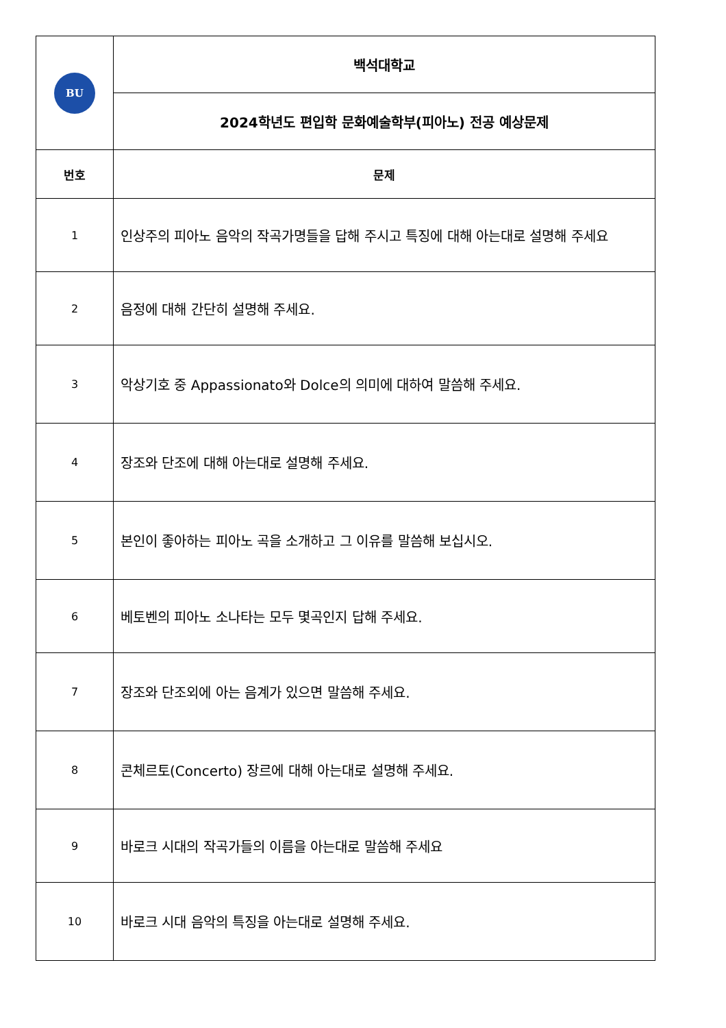| BU | 백석대학교 |
| | 2024학년도 편입학 문화예술학부(피아노) 전공 예상문제 |
| 번호 | 문제 |
| 1 | 인상주의 피아노 음악의 작곡가명들을 답해 주시고 특징에 대해 아는대로 설명해 주세요 |
| 2 | 음정에 대해 간단히 설명해 주세요. |
| 3 | 악상기호 중 Appassionato와 Dolce의 의미에 대하여 말씀해 주세요. |
| 4 | 장조와 단조에 대해 아는대로 설명해 주세요. |
| 5 | 본인이 좋아하는 피아노 곡을 소개하고 그 이유를 말씀해 보십시오. |
| 6 | 베토벤의 피아노 소나타는 모두 몇곡인지 답해 주세요. |
| 7 | 장조와 단조외에 아는 음계가 있으면 말씀해 주세요. |
| 8 | 콘체르토(Concerto) 장르에 대해 아는대로 설명해 주세요. |
| 9 | 바로크 시대의 작곡가들의 이름을 아는대로 말씀해 주세요 |
| 10 | 바로크 시대 음악의 특징을 아는대로 설명해 주세요. |